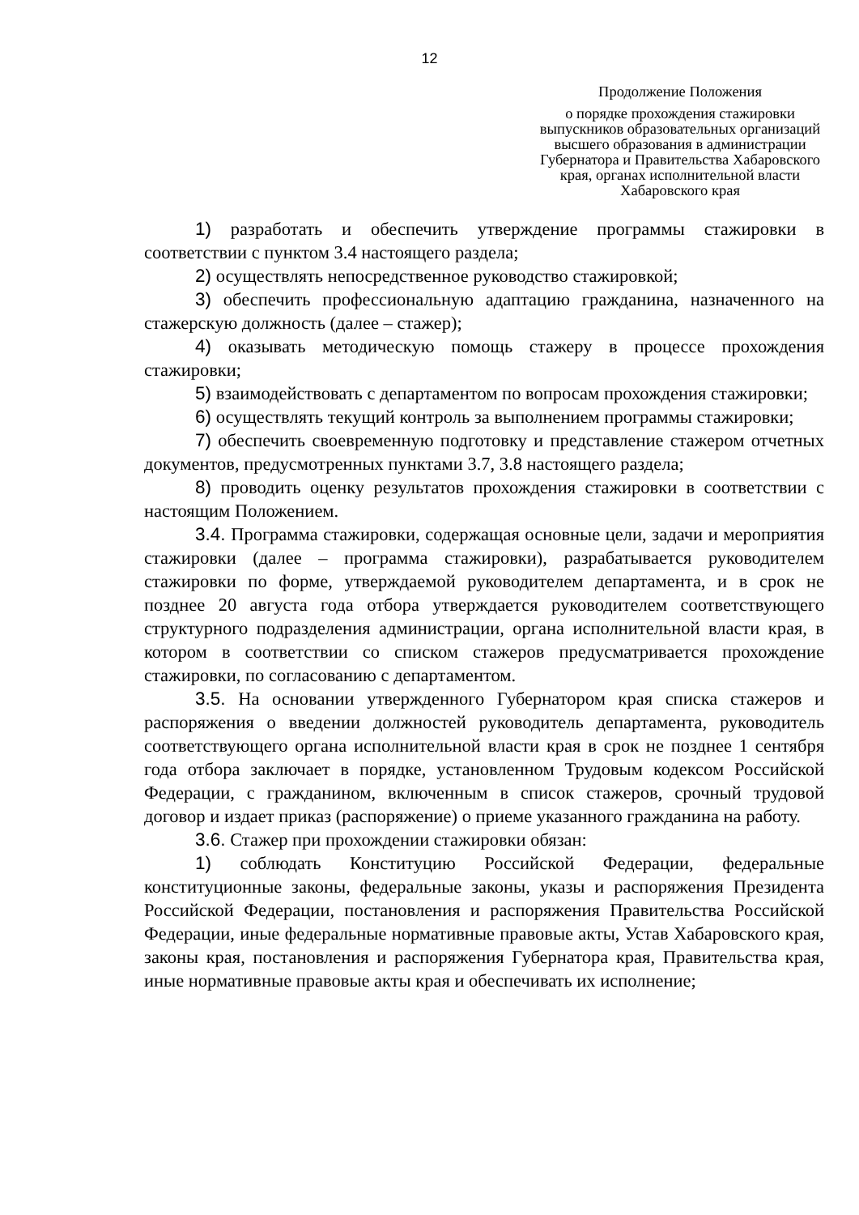12
Продолжение Положения
о порядке прохождения стажировки выпускников образовательных организаций высшего образования в администрации Губернатора и Правительства Хабаровского края, органах исполнительной власти Хабаровского края
1) разработать и обеспечить утверждение программы стажировки в соответствии с пунктом 3.4 настоящего раздела;
2) осуществлять непосредственное руководство стажировкой;
3) обеспечить профессиональную адаптацию гражданина, назначенного на стажерскую должность (далее – стажер);
4) оказывать методическую помощь стажеру в процессе прохождения стажировки;
5) взаимодействовать с департаментом по вопросам прохождения стажировки;
6) осуществлять текущий контроль за выполнением программы стажировки;
7) обеспечить своевременную подготовку и представление стажером отчетных документов, предусмотренных пунктами 3.7, 3.8 настоящего раздела;
8) проводить оценку результатов прохождения стажировки в соответствии с настоящим Положением.
3.4. Программа стажировки, содержащая основные цели, задачи и мероприятия стажировки (далее – программа стажировки), разрабатывается руководителем стажировки по форме, утверждаемой руководителем департамента, и в срок не позднее 20 августа года отбора утверждается руководителем соответствующего структурного подразделения администрации, органа исполнительной власти края, в котором в соответствии со списком стажеров предусматривается прохождение стажировки, по согласованию с департаментом.
3.5. На основании утвержденного Губернатором края списка стажеров и распоряжения о введении должностей руководитель департамента, руководитель соответствующего органа исполнительной власти края в срок не позднее 1 сентября года отбора заключает в порядке, установленном Трудовым кодексом Российской Федерации, с гражданином, включенным в список стажеров, срочный трудовой договор и издает приказ (распоряжение) о приеме указанного гражданина на работу.
3.6. Стажер при прохождении стажировки обязан:
1) соблюдать Конституцию Российской Федерации, федеральные конституционные законы, федеральные законы, указы и распоряжения Президента Российской Федерации, постановления и распоряжения Правительства Российской Федерации, иные федеральные нормативные правовые акты, Устав Хабаровского края, законы края, постановления и распоряжения Губернатора края, Правительства края, иные нормативные правовые акты края и обеспечивать их исполнение;